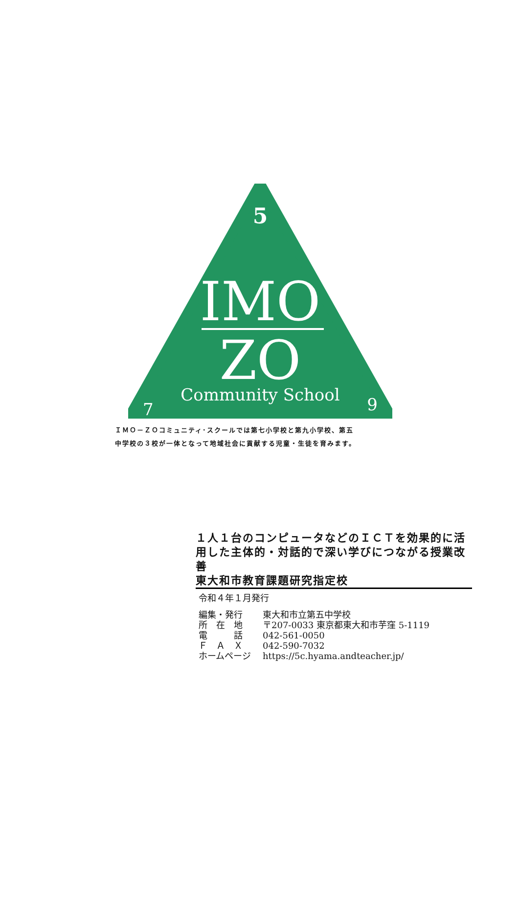5
IMO
ZO
7 Community School 9
ＩＭＯ－ＺＯコミュニティ･スクールでは第七小学校と第九小学校、第五
中学校の３校が一体となって地域社会に貢献する児童・生徒を育みます。
１人１台のコンピュータなどのＩＣＴを効果的に活用した主体的・対話的で深い学びにつながる授業改善
東大和市教育課題研究指定校
令和４年１月発行
| 編集・発行 | 東大和市立第五中学校 |
| 所 在 地 | 〒207-0033 東京都東大和市芋窪 5-1119 |
| 電 話 | 042-561-0050 |
| Ｆ Ａ Ｘ | 042-590-7032 |
| ホームページ | https://5c.hyama.andteacher.jp/ |